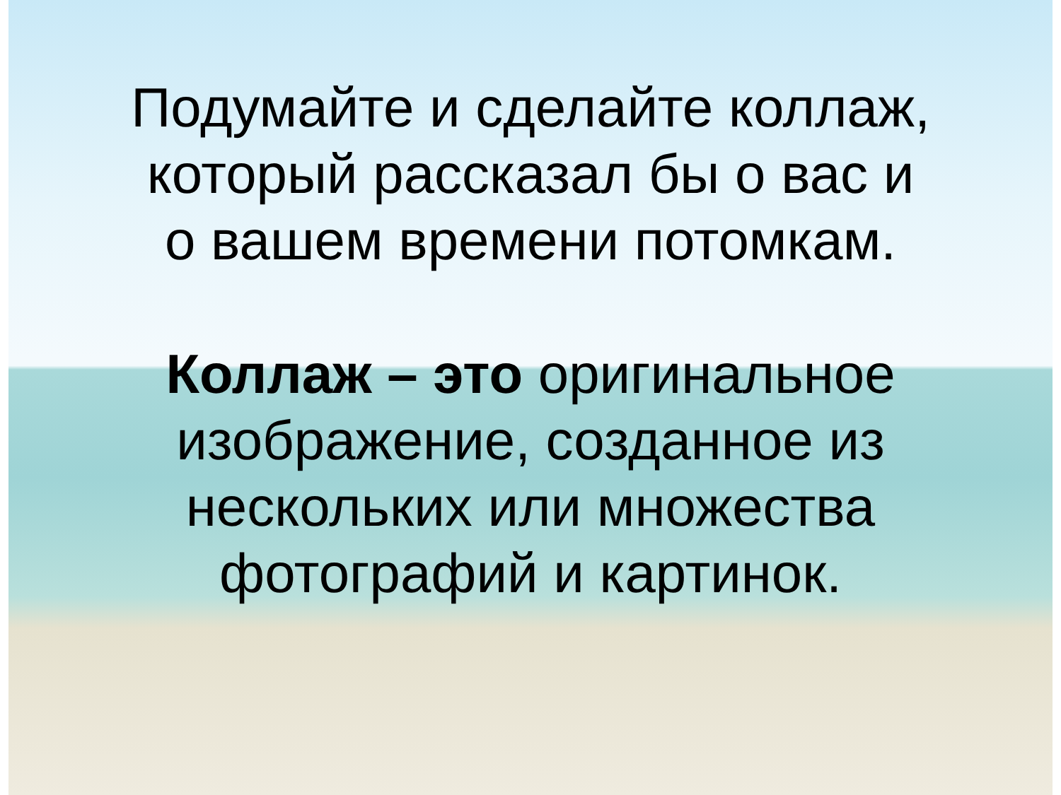Подумайте и сделайте коллаж,
который рассказал бы о вас и
о вашем времени потомкам.
Коллаж – это оригинальное
изображение, созданное из
нескольких или множества
фотографий и картинок.